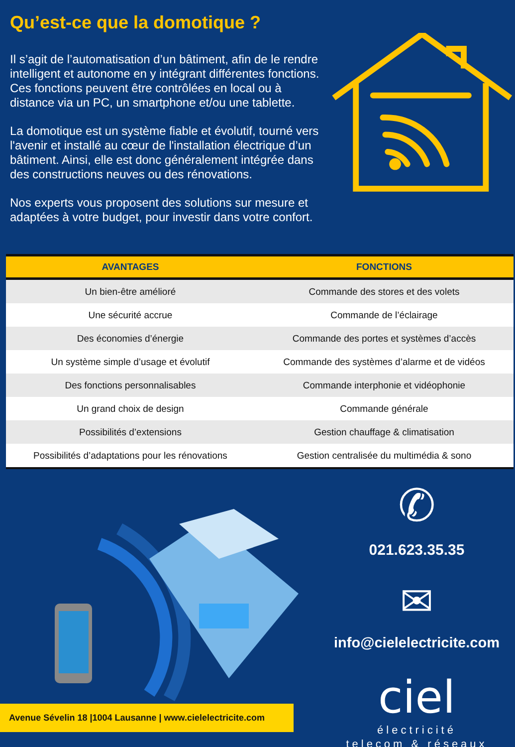Qu’est-ce que la domotique ?
Il s’agit de l’automatisation d’un bâtiment, afin de le rendre intelligent et autonome en y intégrant différentes fonctions. Ces fonctions peuvent être contrôlées en local ou à distance via un PC, un smartphone et/ou une tablette.
La domotique est un système fiable et évolutif, tourné vers l'avenir et installé au cœur de l'installation électrique d’un bâtiment. Ainsi, elle est donc généralement intégrée dans des constructions neuves ou des rénovations.
Nos experts vous proposent des solutions sur mesure et adaptées à votre budget, pour investir dans votre confort.
| AVANTAGES | FONCTIONS |
| --- | --- |
| Un bien-être amélioré | Commande des stores et des volets |
| Une sécurité accrue | Commande de l’éclairage |
| Des économies d’énergie | Commande des portes et systèmes d’accès |
| Un système simple d’usage et évolutif | Commande des systèmes d’alarme et de vidéos |
| Des fonctions personnalisables | Commande interphonie et vidéophonie |
| Un grand choix de design | Commande générale |
| Possibilités d’extensions | Gestion chauffage & climatisation |
| Possibilités d’adaptations pour les rénovations | Gestion centralisée du multimédia & sono |
Avenue Sévelin 18 |1004 Lausanne | www.cielelectricite.com
✆
021.623.35.35
✉
info@cielelectricite.com
ciel
électricité
telecom & réseaux